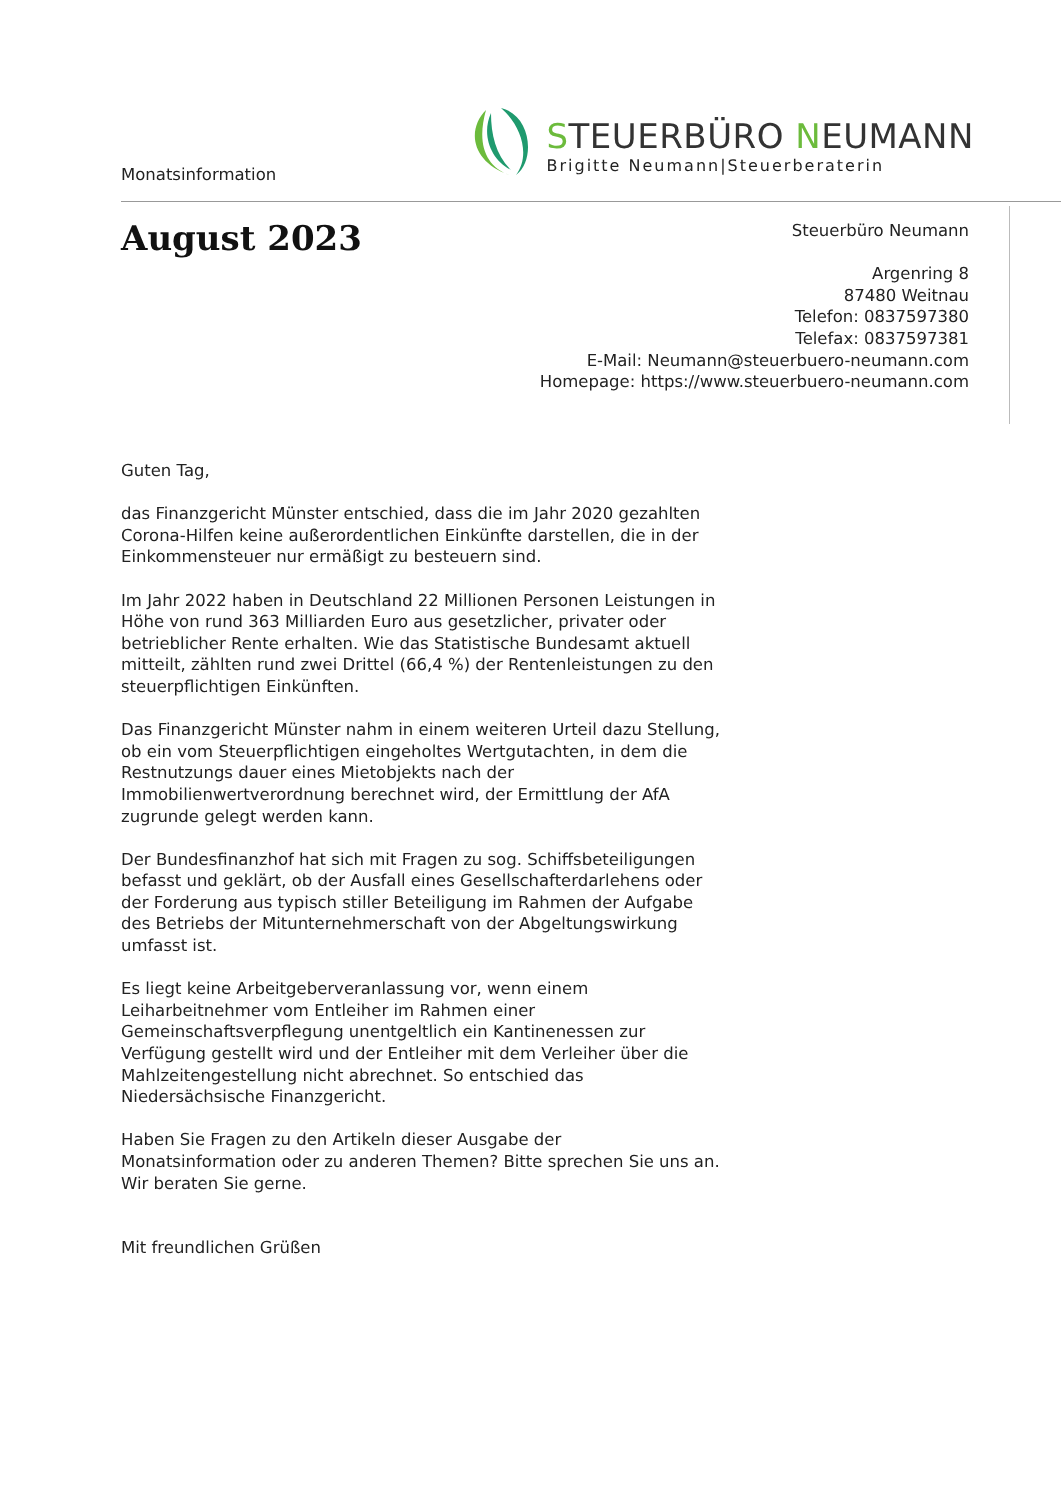Monatsinformation
STEUERBÜRO NEUMANN
Brigitte Neumann|Steuerberaterin
August 2023
Steuerbüro Neumann
Argenring 8
87480 Weitnau
Telefon: 0837597380
Telefax: 0837597381
E-Mail: Neumann@steuerbuero-neumann.com
Homepage: https://www.steuerbuero-neumann.com
Guten Tag,
das Finanzgericht Münster entschied, dass die im Jahr 2020 gezahlten Corona-Hilfen keine außerordentlichen Einkünfte darstellen, die in der Einkommensteuer nur ermäßigt zu besteuern sind.
Im Jahr 2022 haben in Deutschland 22 Millionen Personen Leistungen in Höhe von rund 363 Milliarden Euro aus gesetzlicher, privater oder betrieblicher Rente erhalten. Wie das Statistische Bundesamt aktuell mitteilt, zählten rund zwei Drittel (66,4 %) der Rentenleistungen zu den steuerpflichtigen Einkünften.
Das Finanzgericht Münster nahm in einem weiteren Urteil dazu Stellung, ob ein vom Steuerpflichtigen eingeholtes Wertgutachten, in dem die Restnutzungs dauer eines Mietobjekts nach der Immobilienwertverordnung berechnet wird, der Ermittlung der AfA zugrunde gelegt werden kann.
Der Bundesfinanzhof hat sich mit Fragen zu sog. Schiffsbeteiligungen befasst und geklärt, ob der Ausfall eines Gesellschafterdarlehens oder der Forderung aus typisch stiller Beteiligung im Rahmen der Aufgabe des Betriebs der Mitunternehmerschaft von der Abgeltungswirkung umfasst ist.
Es liegt keine Arbeitgeberveranlassung vor, wenn einem Leiharbeitnehmer vom Entleiher im Rahmen einer Gemeinschaftsverpflegung unentgeltlich ein Kantinenessen zur Verfügung gestellt wird und der Entleiher mit dem Verleiher über die Mahlzeitengestellung nicht abrechnet. So entschied das Niedersächsische Finanzgericht.
Haben Sie Fragen zu den Artikeln dieser Ausgabe der Monatsinformation oder zu anderen Themen? Bitte sprechen Sie uns an. Wir beraten Sie gerne.
Mit freundlichen Grüßen